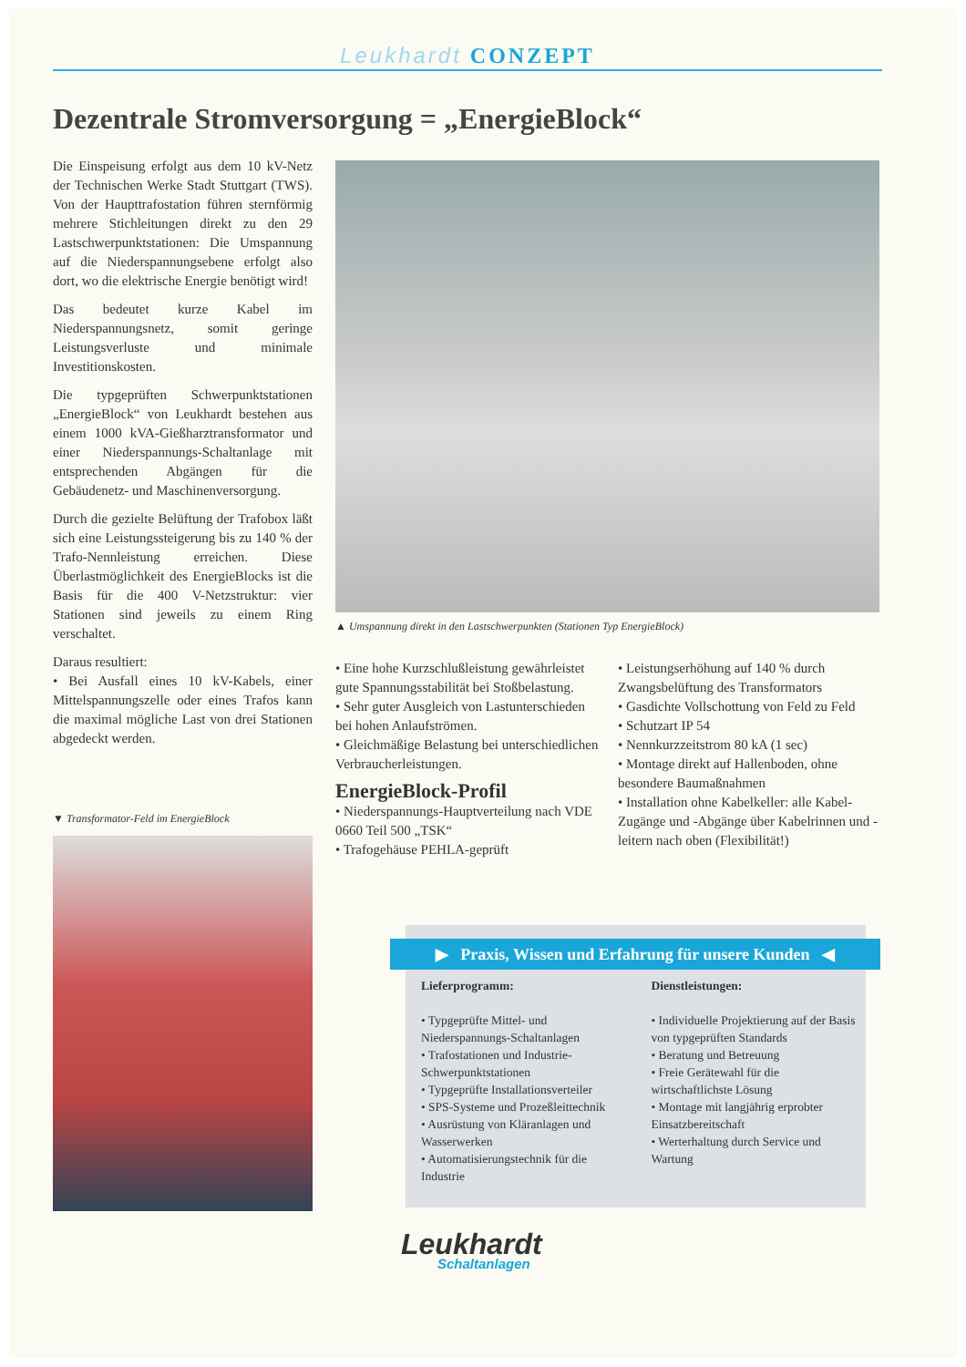Leukhardt CONZEPT
Dezentrale Stromversorgung = „EnergieBlock“
Die Einspeisung erfolgt aus dem 10 kV-Netz der Technischen Werke Stadt Stuttgart (TWS). Von der Haupttrafostation führen sternförmig mehrere Stichleitungen direkt zu den 29 Lastschwerpunktstationen: Die Umspannung auf die Niederspannungsebene erfolgt also dort, wo die elektrische Energie benötigt wird!
Das bedeutet kurze Kabel im Niederspannungsnetz, somit geringe Leistungsverluste und minimale Investitionskosten.
Die typgeprüften Schwerpunktstationen „EnergieBlock“ von Leukhardt bestehen aus einem 1000 kVA-Gießharztransformator und einer Niederspannungs-Schaltanlage mit entsprechenden Abgängen für die Gebäudenetz- und Maschinenversorgung.
Durch die gezielte Belüftung der Trafobox läßt sich eine Leistungssteigerung bis zu 140 % der Trafo-Nennleistung erreichen. Diese Überlastmöglichkeit des EnergieBlocks ist die Basis für die 400 V-Netzstruktur: vier Stationen sind jeweils zu einem Ring verschaltet.
Daraus resultiert:
• Bei Ausfall eines 10 kV-Kabels, einer Mittelspannungszelle oder eines Trafos kann die maximal mögliche Last von drei Stationen abgedeckt werden.
▲ Umspannung direkt in den Lastschwerpunkten (Stationen Typ EnergieBlock)
• Eine hohe Kurzschlußleistung gewährleistet gute Spannungsstabilität bei Stoßbelastung.
• Sehr guter Ausgleich von Lastunterschieden bei hohen Anlaufströmen.
• Gleichmäßige Belastung bei unterschiedlichen Verbraucherleistungen.
EnergieBlock-Profil
• Niederspannungs-Hauptverteilung nach VDE 0660 Teil 500 „TSK“
• Trafogehäuse PEHLA-geprüft
• Leistungserhöhung auf 140 % durch Zwangsbelüftung des Transformators
• Gasdichte Vollschottung von Feld zu Feld
• Schutzart IP 54
• Nennkurzzeitstrom 80 kA (1 sec)
• Montage direkt auf Hallenboden, ohne besondere Baumaßnahmen
• Installation ohne Kabelkeller: alle Kabel-Zugänge und -Abgänge über Kabelrinnen und -leitern nach oben (Flexibilität!)
▼ Transformator-Feld im EnergieBlock
▶ Praxis, Wissen und Erfahrung für unsere Kunden ◀
Lieferprogramm:
• Typgeprüfte Mittel- und Niederspannungs-Schaltanlagen
• Trafostationen und Industrie-Schwerpunktstationen
• Typgeprüfte Installationsverteiler
• SPS-Systeme und Prozeßleittechnik
• Ausrüstung von Kläranlagen und Wasserwerken
• Automatisierungstechnik für die Industrie
Dienstleistungen:
• Individuelle Projektierung auf der Basis von typgeprüften Standards
• Beratung und Betreuung
• Freie Gerätewahl für die wirtschaftlichste Lösung
• Montage mit langjährig erprobter Einsatzbereitschaft
• Werterhaltung durch Service und Wartung
Leukhardt
Schaltanlagen